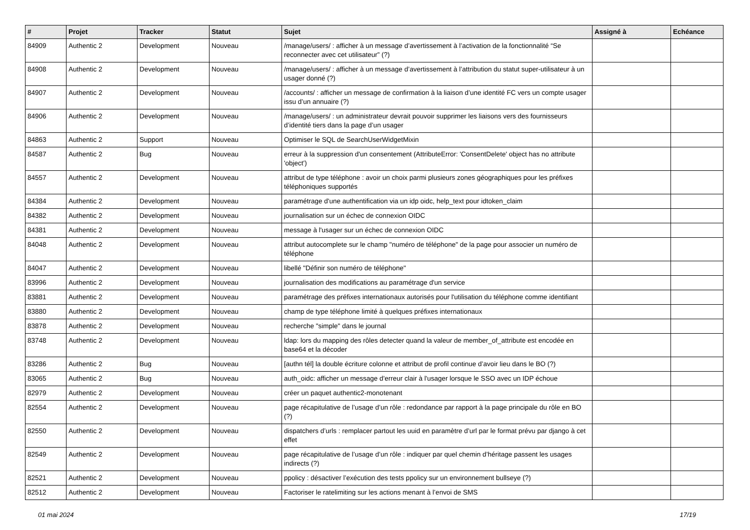| # | Projet | Tracker | Statut | Sujet | Assigné à | Echéance |
| --- | --- | --- | --- | --- | --- | --- |
| 84909 | Authentic 2 | Development | Nouveau | /manage/users/ : afficher à un message d’avertissement à l’activation de la fonctionnalité “Se reconnecter avec cet utilisateur” (?) | | |
| 84908 | Authentic 2 | Development | Nouveau | /manage/users/ : afficher à un message d’avertissement à l’attribution du statut super-utilisateur à un usager donné (?) | | |
| 84907 | Authentic 2 | Development | Nouveau | /accounts/ : afficher un message de confirmation à la liaison d’une identité FC vers un compte usager issu d’un annuaire (?) | | |
| 84906 | Authentic 2 | Development | Nouveau | /manage/users/ : un administrateur devrait pouvoir supprimer les liaisons vers des fournisseurs d’identité tiers dans la page d’un usager | | |
| 84863 | Authentic 2 | Support | Nouveau | Optimiser le SQL de SearchUserWidgetMixin | | |
| 84587 | Authentic 2 | Bug | Nouveau | erreur à la suppression d'un consentement (AttributeError: 'ConsentDelete' object has no attribute 'object') | | |
| 84557 | Authentic 2 | Development | Nouveau | attribut de type téléphone : avoir un choix parmi plusieurs zones géographiques pour les préfixes téléphoniques supportés | | |
| 84384 | Authentic 2 | Development | Nouveau | paramétrage d'une authentification via un idp oidc, help_text pour idtoken_claim | | |
| 84382 | Authentic 2 | Development | Nouveau | journalisation sur un échec de connexion OIDC | | |
| 84381 | Authentic 2 | Development | Nouveau | message à l'usager sur un échec de connexion OIDC | | |
| 84048 | Authentic 2 | Development | Nouveau | attribut autocomplete sur le champ "numéro de téléphone" de la page pour associer un numéro de téléphone | | |
| 84047 | Authentic 2 | Development | Nouveau | libellé "Définir son numéro de téléphone" | | |
| 83996 | Authentic 2 | Development | Nouveau | journalisation des modifications au paramétrage d'un service | | |
| 83881 | Authentic 2 | Development | Nouveau | paramétrage des préfixes internationaux autorisés pour l'utilisation du téléphone comme identifiant | | |
| 83880 | Authentic 2 | Development | Nouveau | champ de type téléphone limité à quelques préfixes internationaux | | |
| 83878 | Authentic 2 | Development | Nouveau | recherche "simple" dans le journal | | |
| 83748 | Authentic 2 | Development | Nouveau | ldap: lors du mapping des rôles detecter quand la valeur de member_of_attribute est encodée en base64 et la décoder | | |
| 83286 | Authentic 2 | Bug | Nouveau | [authn tél] la double écriture colonne et attribut de profil continue d’avoir lieu dans le BO (?) | | |
| 83065 | Authentic 2 | Bug | Nouveau | auth_oidc: afficher un message d'erreur clair à l'usager lorsque le SSO avec un IDP échoue | | |
| 82979 | Authentic 2 | Development | Nouveau | créer un paquet authentic2-monotenant | | |
| 82554 | Authentic 2 | Development | Nouveau | page récapitulative de l’usage d’un rôle : redondance par rapport à la page principale du rôle en BO (?) | | |
| 82550 | Authentic 2 | Development | Nouveau | dispatchers d’urls : remplacer partout les uuid en paramètre d’url par le format prévu par django à cet effet | | |
| 82549 | Authentic 2 | Development | Nouveau | page récapitulative de l’usage d’un rôle : indiquer par quel chemin d’héritage passent les usages indirects (?) | | |
| 82521 | Authentic 2 | Development | Nouveau | ppolicy : désactiver l’exécution des tests ppolicy sur un environnement bullseye (?) | | |
| 82512 | Authentic 2 | Development | Nouveau | Factoriser le ratelimiting sur les actions menant à l’envoi de SMS | | |
01 mai 2024 17/19